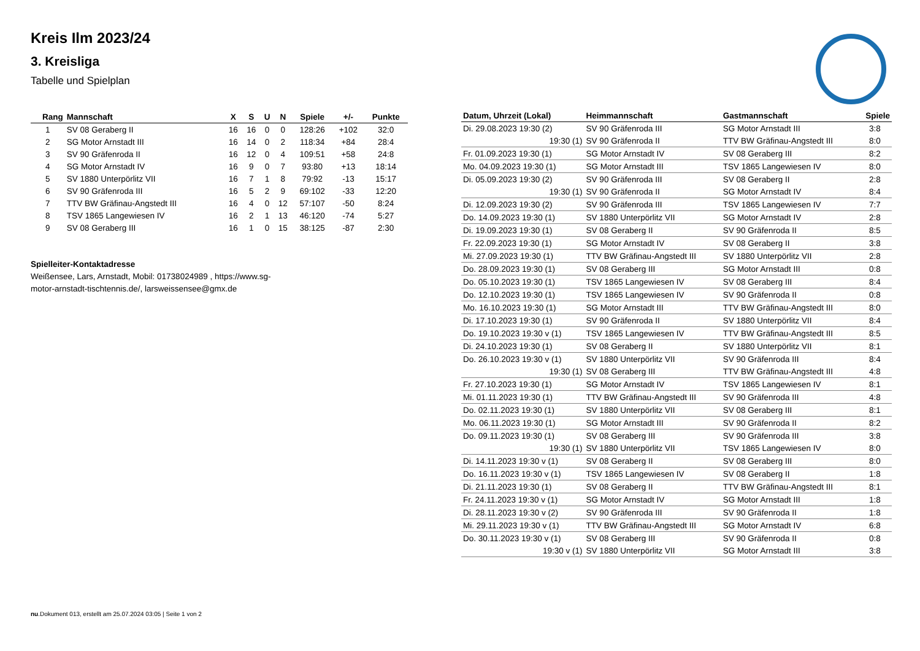Kreis Ilm 2023/24
3. Kreisliga
Tabelle und Spielplan
| Rang | Mannschaft | X | S | U | N | Spiele | +/- | Punkte |
| --- | --- | --- | --- | --- | --- | --- | --- | --- |
| 1 | SV 08 Geraberg II | 16 | 16 | 0 | 0 | 128:26 | +102 | 32:0 |
| 2 | SG Motor Arnstadt III | 16 | 14 | 0 | 2 | 118:34 | +84 | 28:4 |
| 3 | SV 90 Gräfenroda II | 16 | 12 | 0 | 4 | 109:51 | +58 | 24:8 |
| 4 | SG Motor Arnstadt IV | 16 | 9 | 0 | 7 | 93:80 | +13 | 18:14 |
| 5 | SV 1880 Unterpörlitz VII | 16 | 7 | 1 | 8 | 79:92 | -13 | 15:17 |
| 6 | SV 90 Gräfenroda III | 16 | 5 | 2 | 9 | 69:102 | -33 | 12:20 |
| 7 | TTV BW Gräfinau-Angstedt III | 16 | 4 | 0 | 12 | 57:107 | -50 | 8:24 |
| 8 | TSV 1865 Langewiesen IV | 16 | 2 | 1 | 13 | 46:120 | -74 | 5:27 |
| 9 | SV 08 Geraberg III | 16 | 1 | 0 | 15 | 38:125 | -87 | 2:30 |
Spielleiter-Kontaktadresse
Weißensee, Lars, Arnstadt, Mobil: 01738024989 , https://www.sg-
motor-arnstadt-tischtennis.de/, larsweissensee@gmx.de
| Datum, Uhrzeit (Lokal) | Heimmannschaft | Gastmannschaft | Spiele |
| --- | --- | --- | --- |
| Di. 29.08.2023 19:30 (2) | SV 90 Gräfenroda III | SG Motor Arnstadt III | 3:8 |
| 19:30 (1) | SV 90 Gräfenroda II | TTV BW Gräfinau-Angstedt III | 8:0 |
| Fr. 01.09.2023 19:30 (1) | SG Motor Arnstadt IV | SV 08 Geraberg III | 8:2 |
| Mo. 04.09.2023 19:30 (1) | SG Motor Arnstadt III | TSV 1865 Langewiesen IV | 8:0 |
| Di. 05.09.2023 19:30 (2) | SV 90 Gräfenroda III | SV 08 Geraberg II | 2:8 |
| 19:30 (1) | SV 90 Gräfenroda II | SG Motor Arnstadt IV | 8:4 |
| Di. 12.09.2023 19:30 (2) | SV 90 Gräfenroda III | TSV 1865 Langewiesen IV | 7:7 |
| Do. 14.09.2023 19:30 (1) | SV 1880 Unterpörlitz VII | SG Motor Arnstadt IV | 2:8 |
| Di. 19.09.2023 19:30 (1) | SV 08 Geraberg II | SV 90 Gräfenroda II | 8:5 |
| Fr. 22.09.2023 19:30 (1) | SG Motor Arnstadt IV | SV 08 Geraberg II | 3:8 |
| Mi. 27.09.2023 19:30 (1) | TTV BW Gräfinau-Angstedt III | SV 1880 Unterpörlitz VII | 2:8 |
| Do. 28.09.2023 19:30 (1) | SV 08 Geraberg III | SG Motor Arnstadt III | 0:8 |
| Do. 05.10.2023 19:30 (1) | TSV 1865 Langewiesen IV | SV 08 Geraberg III | 8:4 |
| Do. 12.10.2023 19:30 (1) | TSV 1865 Langewiesen IV | SV 90 Gräfenroda II | 0:8 |
| Mo. 16.10.2023 19:30 (1) | SG Motor Arnstadt III | TTV BW Gräfinau-Angstedt III | 8:0 |
| Di. 17.10.2023 19:30 (1) | SV 90 Gräfenroda II | SV 1880 Unterpörlitz VII | 8:4 |
| Do. 19.10.2023 19:30 v (1) | TSV 1865 Langewiesen IV | TTV BW Gräfinau-Angstedt III | 8:5 |
| Di. 24.10.2023 19:30 (1) | SV 08 Geraberg II | SV 1880 Unterpörlitz VII | 8:1 |
| Do. 26.10.2023 19:30 v (1) | SV 1880 Unterpörlitz VII | SV 90 Gräfenroda III | 8:4 |
| 19:30 (1) | SV 08 Geraberg III | TTV BW Gräfinau-Angstedt III | 4:8 |
| Fr. 27.10.2023 19:30 (1) | SG Motor Arnstadt IV | TSV 1865 Langewiesen IV | 8:1 |
| Mi. 01.11.2023 19:30 (1) | TTV BW Gräfinau-Angstedt III | SV 90 Gräfenroda III | 4:8 |
| Do. 02.11.2023 19:30 (1) | SV 1880 Unterpörlitz VII | SV 08 Geraberg III | 8:1 |
| Mo. 06.11.2023 19:30 (1) | SG Motor Arnstadt III | SV 90 Gräfenroda II | 8:2 |
| Do. 09.11.2023 19:30 (1) | SV 08 Geraberg III | SV 90 Gräfenroda III | 3:8 |
| 19:30 (1) | SV 1880 Unterpörlitz VII | TSV 1865 Langewiesen IV | 8:0 |
| Di. 14.11.2023 19:30 v (1) | SV 08 Geraberg II | SV 08 Geraberg III | 8:0 |
| Do. 16.11.2023 19:30 v (1) | TSV 1865 Langewiesen IV | SV 08 Geraberg II | 1:8 |
| Di. 21.11.2023 19:30 (1) | SV 08 Geraberg II | TTV BW Gräfinau-Angstedt III | 8:1 |
| Fr. 24.11.2023 19:30 v (1) | SG Motor Arnstadt IV | SG Motor Arnstadt III | 1:8 |
| Di. 28.11.2023 19:30 v (2) | SV 90 Gräfenroda III | SV 90 Gräfenroda II | 1:8 |
| Mi. 29.11.2023 19:30 v (1) | TTV BW Gräfinau-Angstedt III | SG Motor Arnstadt IV | 6:8 |
| Do. 30.11.2023 19:30 v (1) | SV 08 Geraberg III | SV 90 Gräfenroda II | 0:8 |
| 19:30 v (1) | SV 1880 Unterpörlitz VII | SG Motor Arnstadt III | 3:8 |
nu.Dokument 013, erstellt am 25.07.2024 03:05 | Seite 1 von 2